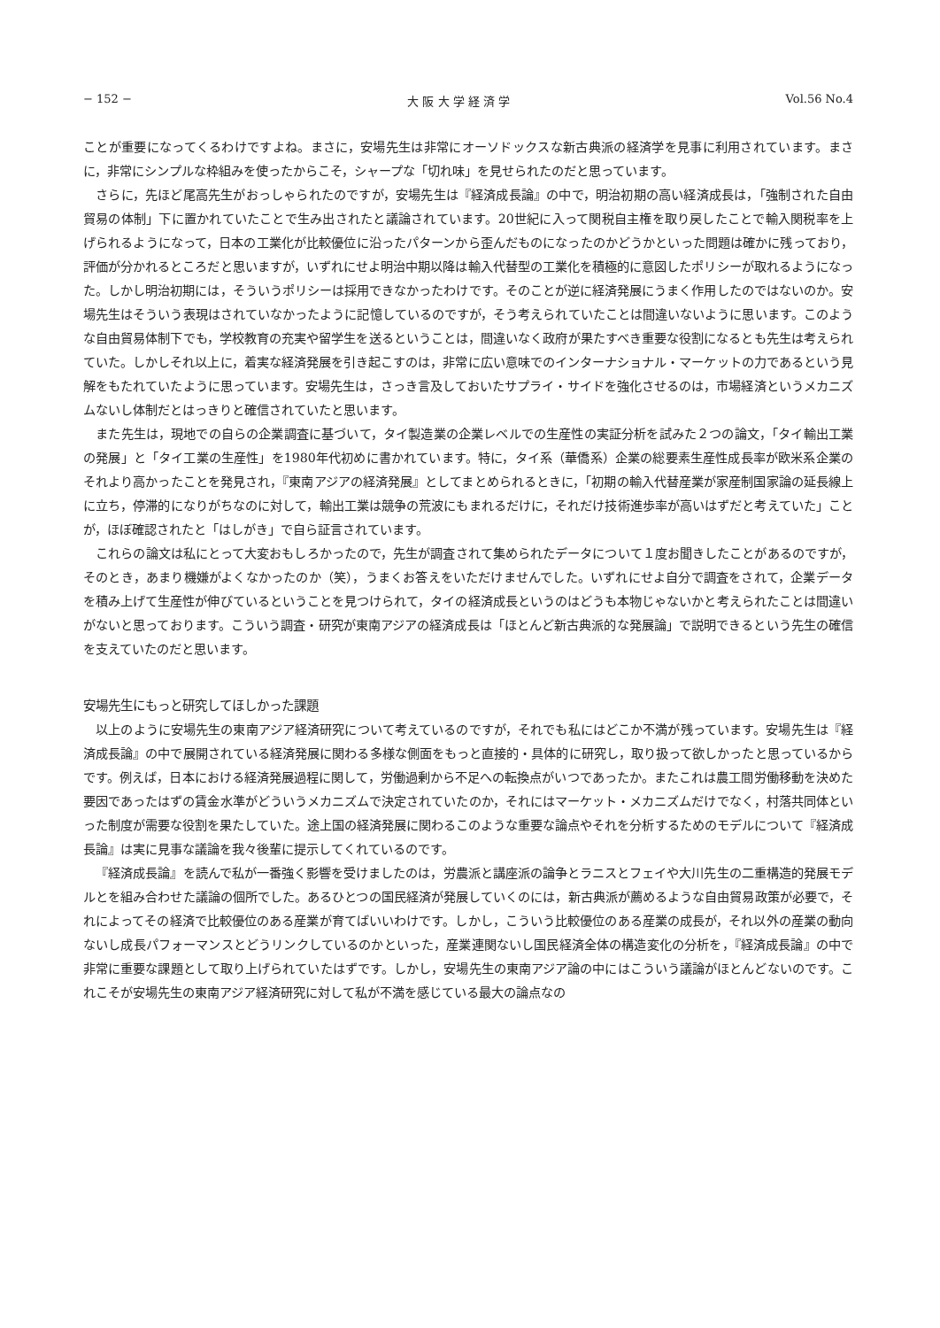− 152 − 大 阪 大 学 経 済 学 Vol.56 No.4
ことが重要になってくるわけですよね。まさに，安場先生は非常にオーソドックスな新古典派の経済学を見事に利用されています。まさに，非常にシンプルな枠組みを使ったからこそ，シャープな「切れ味」を見せられたのだと思っています。
さらに，先ほど尾高先生がおっしゃられたのですが，安場先生は『経済成長論』の中で，明治初期の高い経済成長は，「強制された自由貿易の体制」下に置かれていたことで生み出されたと議論されています。20世紀に入って関税自主権を取り戻したことで輸入関税率を上げられるようになって，日本の工業化が比較優位に沿ったパターンから歪んだものになったのかどうかといった問題は確かに残っており，評価が分かれるところだと思いますが，いずれにせよ明治中期以降は輸入代替型の工業化を積極的に意図したポリシーが取れるようになった。しかし明治初期には，そういうポリシーは採用できなかったわけです。そのことが逆に経済発展にうまく作用したのではないのか。安場先生はそういう表現はされていなかったように記憶しているのですが，そう考えられていたことは間違いないように思います。このような自由貿易体制下でも，学校教育の充実や留学生を送るということは，間違いなく政府が果たすべき重要な役割になるとも先生は考えられていた。しかしそれ以上に，着実な経済発展を引き起こすのは，非常に広い意味でのインターナショナル・マーケットの力であるという見解をもたれていたように思っています。安場先生は，さっき言及しておいたサプライ・サイドを強化させるのは，市場経済というメカニズムないし体制だとはっきりと確信されていたと思います。
また先生は，現地での自らの企業調査に基づいて，タイ製造業の企業レベルでの生産性の実証分析を試みた２つの論文，「タイ輸出工業の発展」と「タイ工業の生産性」を1980年代初めに書かれています。特に，タイ系（華僑系）企業の総要素生産性成長率が欧米系企業のそれより高かったことを発見され，『東南アジアの経済発展』としてまとめられるときに，「初期の輸入代替産業が家産制国家論の延長線上に立ち，停滞的になりがちなのに対して，輸出工業は競争の荒波にもまれるだけに，それだけ技術進歩率が高いはずだと考えていた」ことが，ほぼ確認されたと「はしがき」で自ら証言されています。
これらの論文は私にとって大変おもしろかったので，先生が調査されて集められたデータについて１度お聞きしたことがあるのですが，そのとき，あまり機嫌がよくなかったのか（笑），うまくお答えをいただけませんでした。いずれにせよ自分で調査をされて，企業データを積み上げて生産性が伸びているということを見つけられて，タイの経済成長というのはどうも本物じゃないかと考えられたことは間違いがないと思っております。こういう調査・研究が東南アジアの経済成長は「ほとんど新古典派的な発展論」で説明できるという先生の確信を支えていたのだと思います。
安場先生にもっと研究してほしかった課題
以上のように安場先生の東南アジア経済研究について考えているのですが，それでも私にはどこか不満が残っています。安場先生は『経済成長論』の中で展開されている経済発展に関わる多様な側面をもっと直接的・具体的に研究し，取り扱って欲しかったと思っているからです。例えば，日本における経済発展過程に関して，労働過剰から不足への転換点がいつであったか。またこれは農工間労働移動を決めた要因であったはずの賃金水準がどういうメカニズムで決定されていたのか，それにはマーケット・メカニズムだけでなく，村落共同体といった制度が需要な役割を果たしていた。途上国の経済発展に関わるこのような重要な論点やそれを分析するためのモデルについて『経済成長論』は実に見事な議論を我々後輩に提示してくれているのです。
『経済成長論』を読んで私が一番強く影響を受けましたのは，労農派と講座派の論争とラニスとフェイや大川先生の二重構造的発展モデルとを組み合わせた議論の個所でした。あるひとつの国民経済が発展していくのには，新古典派が薦めるような自由貿易政策が必要で，それによってその経済で比較優位のある産業が育てばいいわけです。しかし，こういう比較優位のある産業の成長が，それ以外の産業の動向ないし成長パフォーマンスとどうリンクしているのかといった，産業連関ないし国民経済全体の構造変化の分析を，『経済成長論』の中で非常に重要な課題として取り上げられていたはずです。しかし，安場先生の東南アジア論の中にはこういう議論がほとんどないのです。これこそが安場先生の東南アジア経済研究に対して私が不満を感じている最大の論点なの